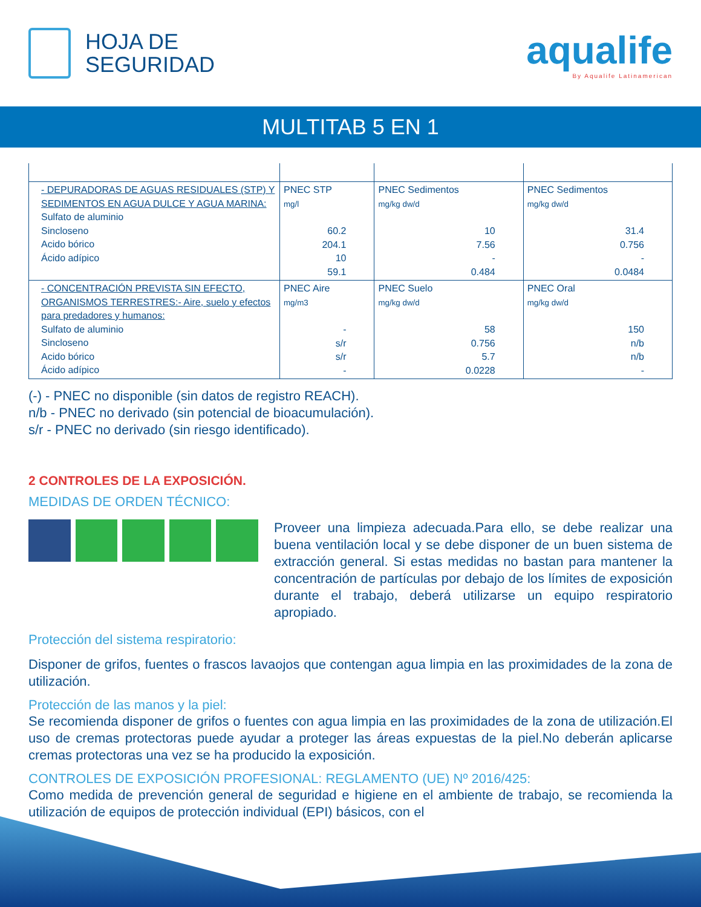HOJA DE
SEGURIDAD
aqualife
By Aqualife Latinamerican
MULTITAB 5 EN 1
| - DEPURADORAS DE AGUAS RESIDUALES (STP) Y SEDIMENTOS EN AGUA DULCE Y AGUA MARINA: Sulfato de aluminio Sincloseno Acido bórico Ácido adípico | PNEC STP mg/l 60.2 204.1 10 59.1 | PNEC Sedimentos mg/kg dw/d 10 7.56 - 0.484 | PNEC Sedimentos mg/kg dw/d 31.4 0.756 - 0.0484 |
| - CONCENTRACIÓN PREVISTA SIN EFECTO, ORGANISMOS TERRESTRES:- Aire, suelo y efectos para predadores y humanos: Sulfato de aluminio Sincloseno Acido bórico Ácido adípico | PNEC Aire mg/m3 - s/r s/r - | PNEC Suelo mg/kg dw/d 58 0.756 5.7 0.0228 | PNEC Oral mg/kg dw/d 150 n/b n/b - |
(-) - PNEC no disponible (sin datos de registro REACH).
n/b - PNEC no derivado (sin potencial de bioacumulación).
s/r - PNEC no derivado (sin riesgo identificado).
2 CONTROLES DE LA EXPOSICIÓN.
MEDIDAS DE ORDEN TÉCNICO:
Proveer una limpieza adecuada.Para ello, se debe realizar una buena ventilación local y se debe disponer de un buen sistema de extracción general. Si estas medidas no bastan para mantener la concentración de partículas por debajo de los límites de exposición durante el trabajo, deberá utilizarse un equipo respiratorio apropiado.
Protección del sistema respiratorio:
Disponer de grifos, fuentes o frascos lavaojos que contengan agua limpia en las proximidades de la zona de utilización.
Protección de las manos y la piel:
Se recomienda disponer de grifos o fuentes con agua limpia en las proximidades de la zona de utilización.El uso de cremas protectoras puede ayudar a proteger las áreas expuestas de la piel.No deberán aplicarse cremas protectoras una vez se ha producido la exposición.
CONTROLES DE EXPOSICIÓN PROFESIONAL: REGLAMENTO (UE) Nº 2016/425:
Como medida de prevención general de seguridad e higiene en el ambiente de trabajo, se recomienda la utilización de equipos de protección individual (EPI) básicos, con el